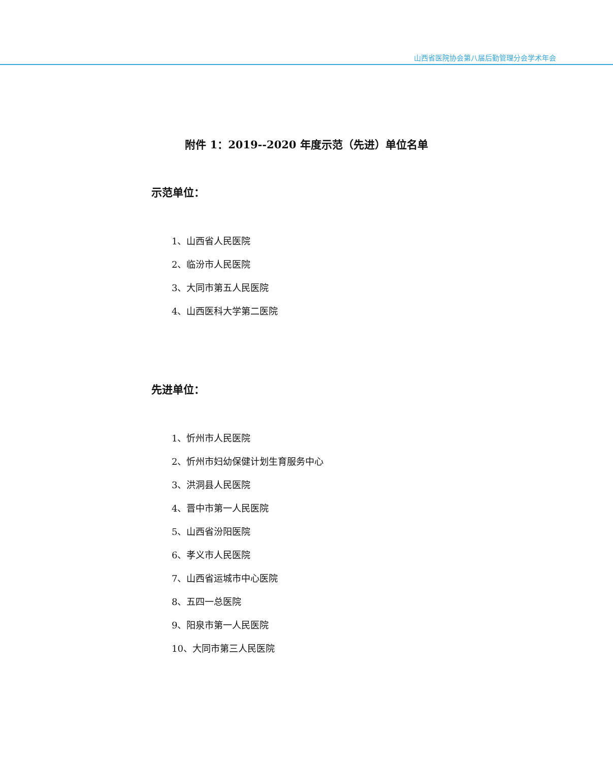山西省医院协会第八届后勤管理分会学术年会
附件 1：2019--2020 年度示范（先进）单位名单
示范单位：
1、山西省人民医院
2、临汾市人民医院
3、大同市第五人民医院
4、山西医科大学第二医院
先进单位：
1、忻州市人民医院
2、忻州市妇幼保健计划生育服务中心
3、洪洞县人民医院
4、晋中市第一人民医院
5、山西省汾阳医院
6、孝义市人民医院
7、山西省运城市中心医院
8、五四一总医院
9、阳泉市第一人民医院
10、大同市第三人民医院